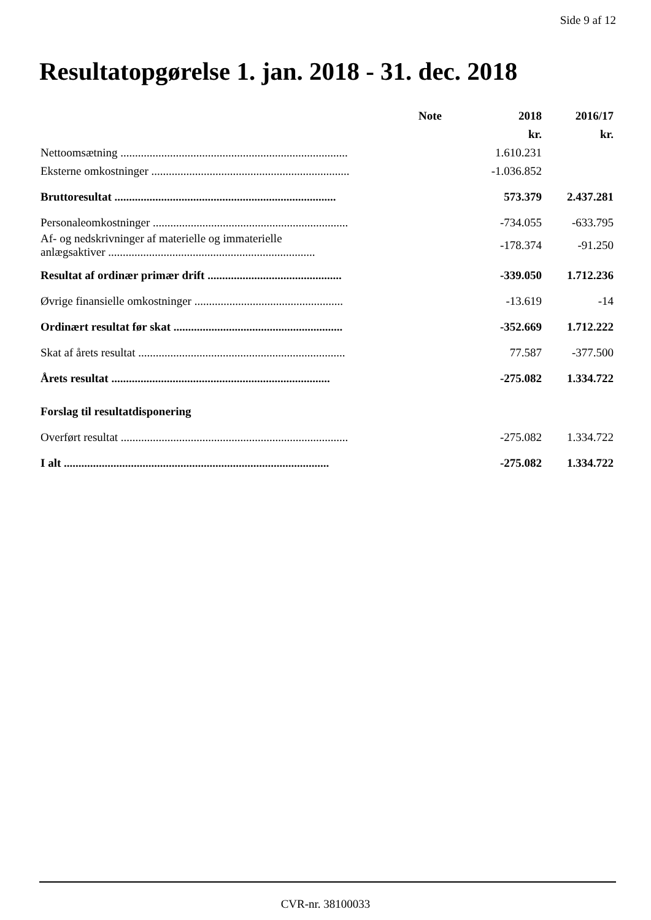Side 9 af 12
Resultatopgørelse 1. jan. 2018 - 31. dec. 2018
| | Note | 2018 | 2016/17 |
| --- | --- | --- | --- |
| | | kr. | kr. |
| Nettoomsætning .............................................................................. | | 1.610.231 | |
| Eksterne omkostninger .................................................................... | | -1.036.852 | |
| Bruttoresultat ............................................................................ | | 573.379 | 2.437.281 |
| Personaleomkostninger ................................................................... | | -734.055 | -633.795 |
| Af- og nedskrivninger af materielle og immaterielle anlægsaktiver ....................................................................... | | -178.374 | -91.250 |
| Resultat af ordinær primær drift .............................................. | | -339.050 | 1.712.236 |
| Øvrige finansielle omkostninger ................................................... | | -13.619 | -14 |
| Ordinært resultat før skat .......................................................... | | -352.669 | 1.712.222 |
| Skat af årets resultat ....................................................................... | | 77.587 | -377.500 |
| Årets resultat ........................................................................... | | -275.082 | 1.334.722 |
| Forslag til resultatdisponering | | | |
| Overført resultat .............................................................................. | | -275.082 | 1.334.722 |
| I alt ........................................................................................... | | -275.082 | 1.334.722 |
CVR-nr. 38100033